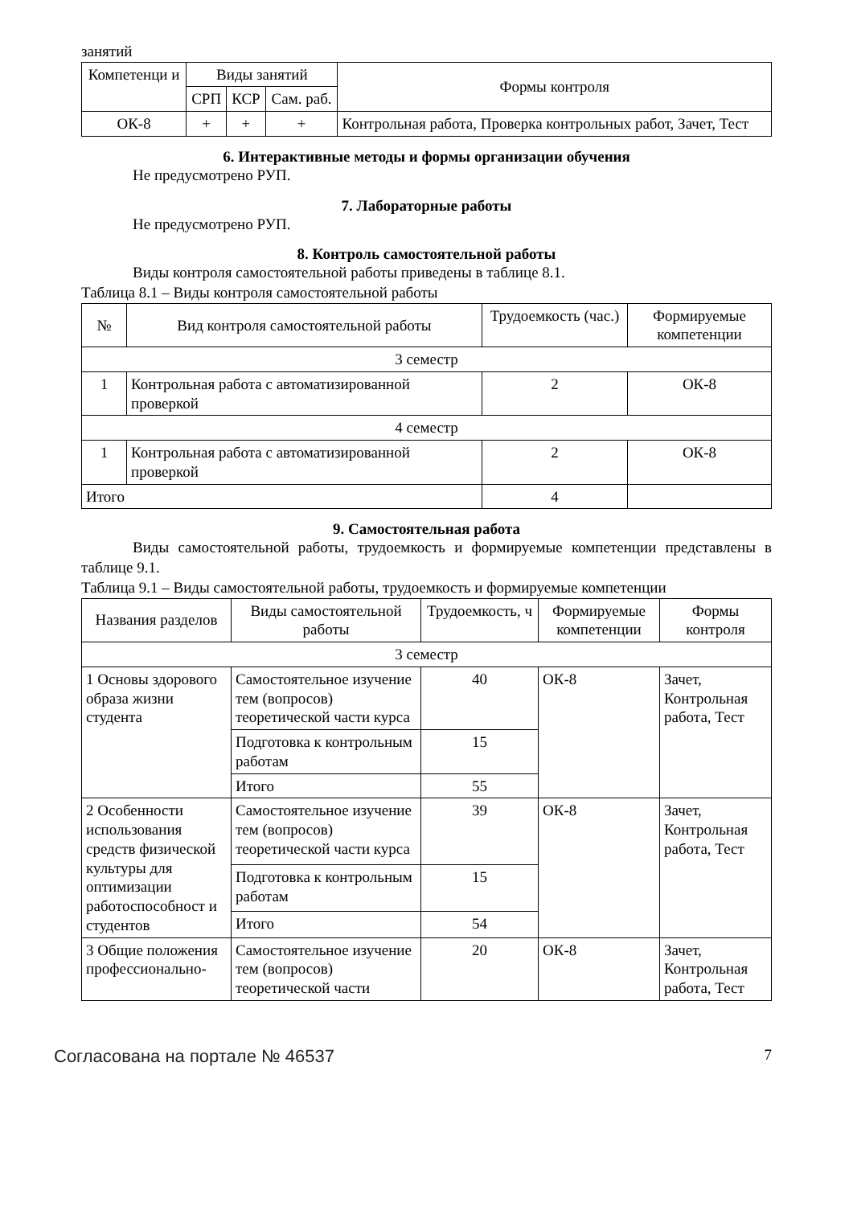занятий
| Компетенци и | Виды занятий | | | Формы контроля |
| --- | --- | --- | --- | --- |
| | СРП | КСР | Сам. раб. | |
| ОК-8 | + | + | + | Контрольная работа, Проверка контрольных работ, Зачет, Тест |
6. Интерактивные методы и формы организации обучения
Не предусмотрено РУП.
7. Лабораторные работы
Не предусмотрено РУП.
8. Контроль самостоятельной работы
Виды контроля самостоятельной работы приведены в таблице 8.1.
Таблица 8.1 – Виды контроля самостоятельной работы
| № | Вид контроля самостоятельной работы | Трудоемкость (час.) | Формируемые компетенции |
| --- | --- | --- | --- |
| 3 семестр | | | |
| 1 | Контрольная работа с автоматизированной проверкой | 2 | ОК-8 |
| 4 семестр | | | |
| 1 | Контрольная работа с автоматизированной проверкой | 2 | ОК-8 |
| Итого | | 4 | |
9. Самостоятельная работа
Виды самостоятельной работы, трудоемкость и формируемые компетенции представлены в таблице 9.1.
Таблица 9.1 – Виды самостоятельной работы, трудоемкость и формируемые компетенции
| Названия разделов | Виды самостоятельной работы | Трудоемкость, ч | Формируемые компетенции | Формы контроля |
| --- | --- | --- | --- | --- |
| 3 семестр | | | | |
| 1 Основы здорового образа жизни студента | Самостоятельное изучение тем (вопросов) теоретической части курса | 40 | ОК-8 | Зачет, Контрольная работа, Тест |
| | Подготовка к контрольным работам | 15 | | |
| | Итого | 55 | | |
| 2 Особенности использования средств физической культуры для оптимизации работоспособност и студентов | Самостоятельное изучение тем (вопросов) теоретической части курса | 39 | ОК-8 | Зачет, Контрольная работа, Тест |
| | Подготовка к контрольным работам | 15 | | |
| | Итого | 54 | | |
| 3 Общие положения профессионально- | Самостоятельное изучение тем (вопросов) теоретической части | 20 | ОК-8 | Зачет, Контрольная работа, Тест |
Согласована на портале № 46537 7